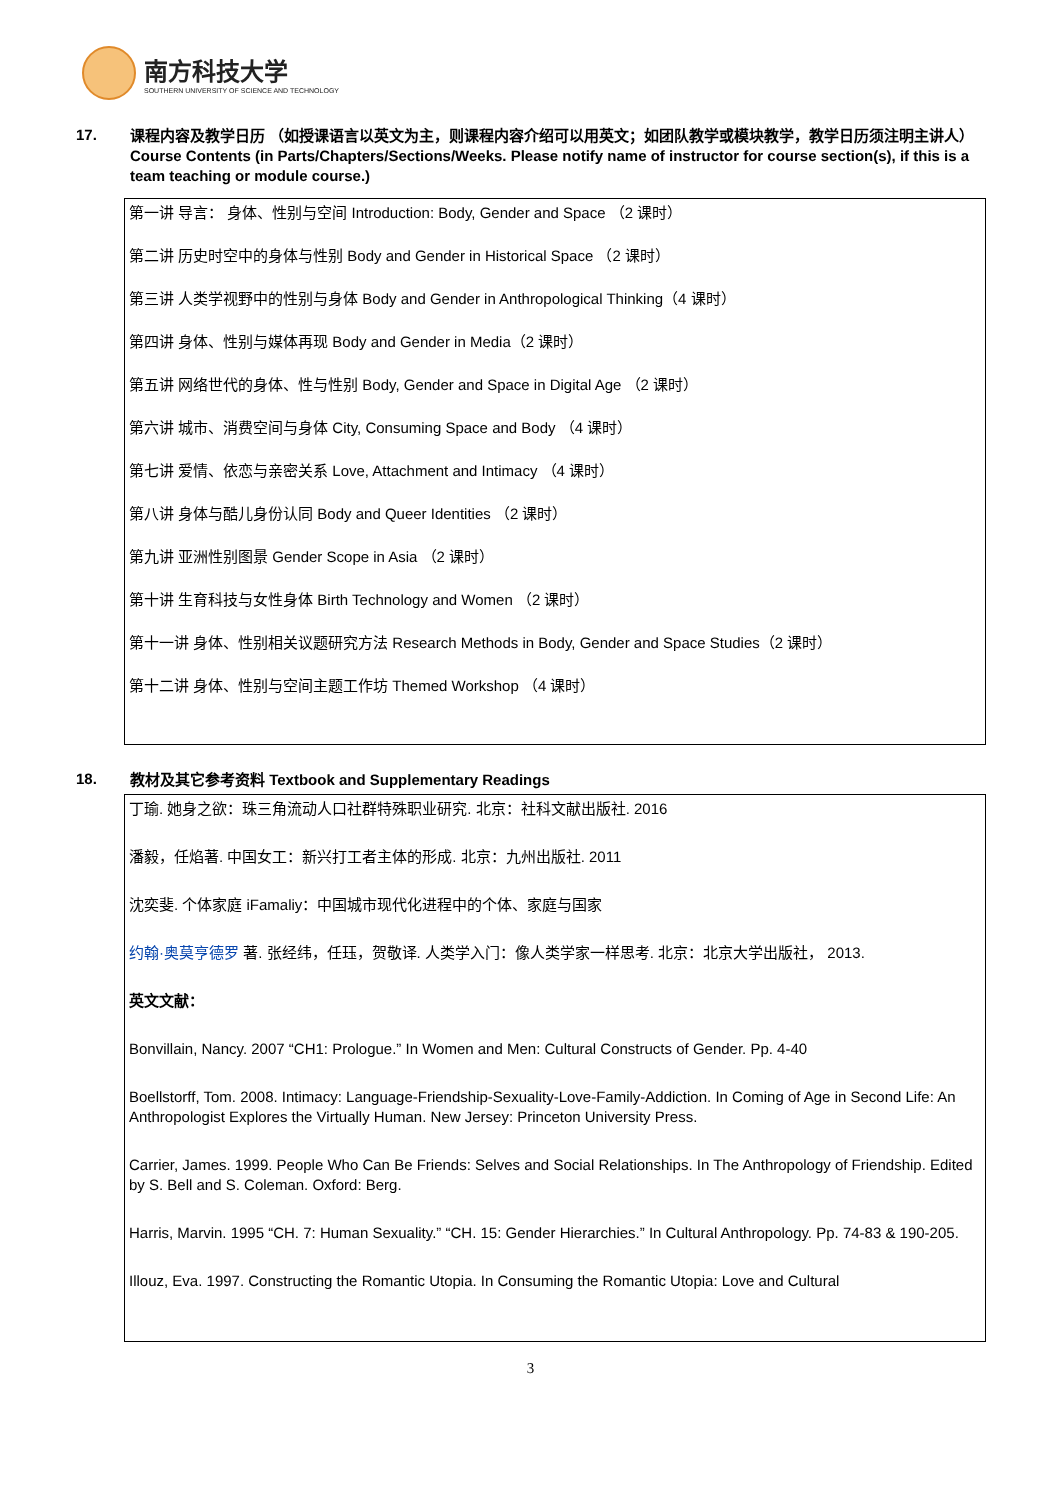南方科技大学
SOUTHERN UNIVERSITY OF SCIENCE AND TECHNOLOGY
17.
课程内容及教学日历 （如授课语言以英文为主，则课程内容介绍可以用英文；如团队教学或模块教学，教学日历须注明主讲人）
Course Contents (in Parts/Chapters/Sections/Weeks. Please notify name of instructor for course section(s), if this is a team teaching or module course.)
第一讲 导言： 身体、性别与空间 Introduction: Body, Gender and Space （2 课时）
第二讲 历史时空中的身体与性别 Body and Gender in Historical Space （2 课时）
第三讲 人类学视野中的性别与身体 Body and Gender in Anthropological Thinking（4 课时）
第四讲 身体、性别与媒体再现 Body and Gender in Media（2 课时）
第五讲 网络世代的身体、性与性别 Body, Gender and Space in Digital Age （2 课时）
第六讲 城市、消费空间与身体 City, Consuming Space and Body （4 课时）
第七讲 爱情、依恋与亲密关系 Love, Attachment and Intimacy （4 课时）
第八讲 身体与酷儿身份认同 Body and Queer Identities （2 课时）
第九讲 亚洲性别图景 Gender Scope in Asia （2 课时）
第十讲 生育科技与女性身体 Birth Technology and Women （2 课时）
第十一讲 身体、性别相关议题研究方法 Research Methods in Body, Gender and Space Studies（2 课时）
第十二讲 身体、性别与空间主题工作坊 Themed Workshop （4 课时）
18.
教材及其它参考资料 Textbook and Supplementary Readings
丁瑜. 她身之欲：珠三角流动人口社群特殊职业研究. 北京：社科文献出版社. 2016
潘毅，任焰著. 中国女工：新兴打工者主体的形成. 北京：九州出版社. 2011
沈奕斐. 个体家庭 iFamaliy：中国城市现代化进程中的个体、家庭与国家
约翰·奥莫亨德罗 著. 张经纬，任珏，贺敬译. 人类学入门：像人类学家一样思考. 北京：北京大学出版社， 2013.
英文文献：
Bonvillain, Nancy. 2007 “CH1: Prologue.” In Women and Men: Cultural Constructs of Gender. Pp. 4-40
Boellstorff, Tom. 2008. Intimacy: Language-Friendship-Sexuality-Love-Family-Addiction. In Coming of Age in Second Life: An Anthropologist Explores the Virtually Human. New Jersey: Princeton University Press.
Carrier, James. 1999. People Who Can Be Friends: Selves and Social Relationships. In The Anthropology of Friendship. Edited by S. Bell and S. Coleman. Oxford: Berg.
Harris, Marvin. 1995 “CH. 7: Human Sexuality.” “CH. 15: Gender Hierarchies.” In Cultural Anthropology. Pp. 74-83 & 190-205.
Illouz, Eva. 1997. Constructing the Romantic Utopia. In Consuming the Romantic Utopia: Love and Cultural
3